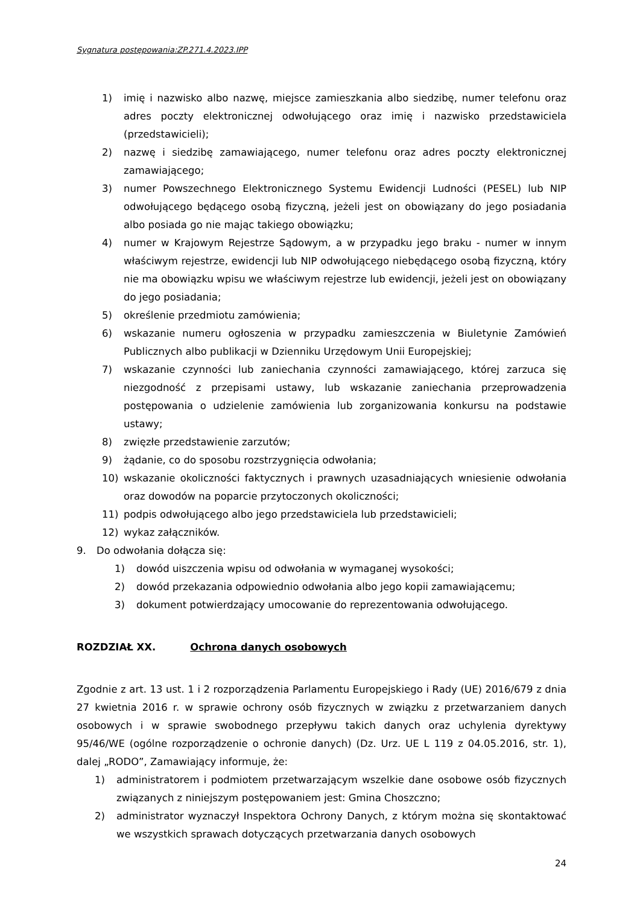Sygnatura postępowania:ZP.271.4.2023.IPP
1) imię i nazwisko albo nazwę, miejsce zamieszkania albo siedzibę, numer telefonu oraz adres poczty elektronicznej odwołującego oraz imię i nazwisko przedstawiciela (przedstawicieli);
2) nazwę i siedzibę zamawiającego, numer telefonu oraz adres poczty elektronicznej zamawiającego;
3) numer Powszechnego Elektronicznego Systemu Ewidencji Ludności (PESEL) lub NIP odwołującego będącego osobą fizyczną, jeżeli jest on obowiązany do jego posiadania albo posiada go nie mając takiego obowiązku;
4) numer w Krajowym Rejestrze Sądowym, a w przypadku jego braku - numer w innym właściwym rejestrze, ewidencji lub NIP odwołującego niebędącego osobą fizyczną, który nie ma obowiązku wpisu we właściwym rejestrze lub ewidencji, jeżeli jest on obowiązany do jego posiadania;
5) określenie przedmiotu zamówienia;
6) wskazanie numeru ogłoszenia w przypadku zamieszczenia w Biuletynie Zamówień Publicznych albo publikacji w Dzienniku Urzędowym Unii Europejskiej;
7) wskazanie czynności lub zaniechania czynności zamawiającego, której zarzuca się niezgodność z przepisami ustawy, lub wskazanie zaniechania przeprowadzenia postępowania o udzielenie zamówienia lub zorganizowania konkursu na podstawie ustawy;
8) zwięzłe przedstawienie zarzutów;
9) żądanie, co do sposobu rozstrzygnięcia odwołania;
10) wskazanie okoliczności faktycznych i prawnych uzasadniających wniesienie odwołania oraz dowodów na poparcie przytoczonych okoliczności;
11) podpis odwołującego albo jego przedstawiciela lub przedstawicieli;
12) wykaz załączników.
9. Do odwołania dołącza się:
1) dowód uiszczenia wpisu od odwołania w wymaganej wysokości;
2) dowód przekazania odpowiednio odwołania albo jego kopii zamawiającemu;
3) dokument potwierdzający umocowanie do reprezentowania odwołującego.
ROZDZIAŁ XX. Ochrona danych osobowych
Zgodnie z art. 13 ust. 1 i 2 rozporządzenia Parlamentu Europejskiego i Rady (UE) 2016/679 z dnia 27 kwietnia 2016 r. w sprawie ochrony osób fizycznych w związku z przetwarzaniem danych osobowych i w sprawie swobodnego przepływu takich danych oraz uchylenia dyrektywy 95/46/WE (ogólne rozporządzenie o ochronie danych) (Dz. Urz. UE L 119 z 04.05.2016, str. 1), dalej „RODO”, Zamawiający informuje, że:
1) administratorem i podmiotem przetwarzającym wszelkie dane osobowe osób fizycznych związanych z niniejszym postępowaniem jest: Gmina Choszczno;
2) administrator wyznaczył Inspektora Ochrony Danych, z którym można się skontaktować we wszystkich sprawach dotyczących przetwarzania danych osobowych
24